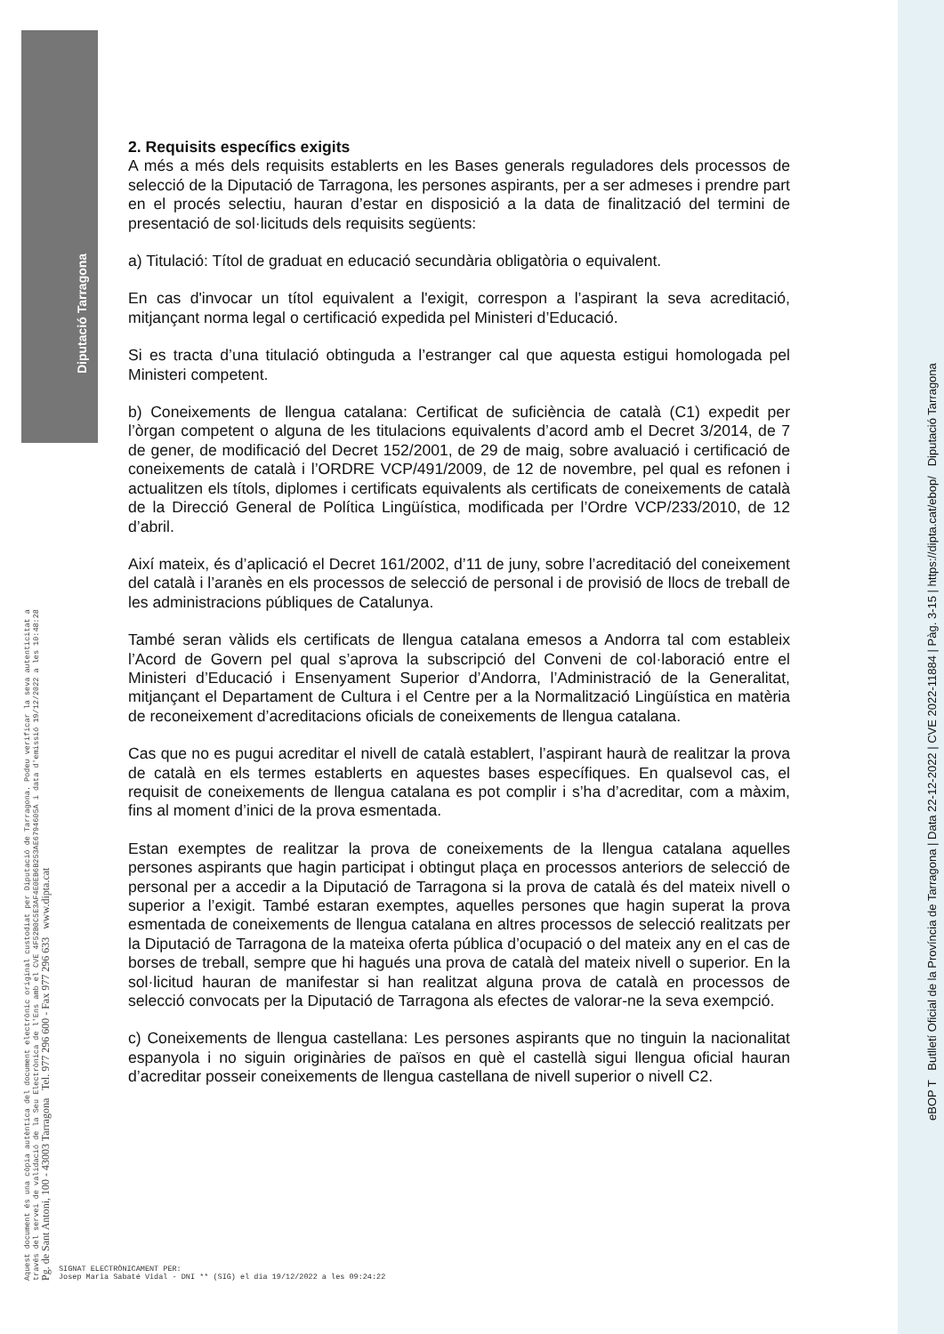Diputació Tarragona
2. Requisits específics exigits
A més a més dels requisits establerts en les Bases generals reguladores dels processos de selecció de la Diputació de Tarragona, les persones aspirants, per a ser admeses i prendre part en el procés selectiu, hauran d’estar en disposició a la data de finalització del termini de presentació de sol·licituds dels requisits següents:
a) Titulació: Títol de graduat en educació secundària obligatòria o equivalent.
En cas d'invocar un títol equivalent a l'exigit, correspon a l’aspirant la seva acreditació, mitjançant norma legal o certificació expedida pel Ministeri d’Educació.
Si es tracta d’una titulació obtinguda a l’estranger cal que aquesta estigui homologada pel Ministeri competent.
b) Coneixements de llengua catalana: Certificat de suficiència de català (C1) expedit per l’òrgan competent o alguna de les titulacions equivalents d’acord amb el Decret 3/2014, de 7 de gener, de modificació del Decret 152/2001, de 29 de maig, sobre avaluació i certificació de coneixements de català i l’ORDRE VCP/491/2009, de 12 de novembre, pel qual es refonen i actualitzen els títols, diplomes i certificats equivalents als certificats de coneixements de català de la Direcció General de Política Lingüística, modificada per l’Ordre VCP/233/2010, de 12 d’abril.
Així mateix, és d’aplicació el Decret 161/2002, d’11 de juny, sobre l’acreditació del coneixement del català i l’aranès en els processos de selecció de personal i de provisió de llocs de treball de les administracions públiques de Catalunya.
També seran vàlids els certificats de llengua catalana emesos a Andorra tal com estableix l’Acord de Govern pel qual s’aprova la subscripció del Conveni de col·laboració entre el Ministeri d’Educació i Ensenyament Superior d’Andorra, l’Administració de la Generalitat, mitjançant el Departament de Cultura i el Centre per a la Normalització Lingüística en matèria de reconeixement d’acreditacions oficials de coneixements de llengua catalana.
Cas que no es pugui acreditar el nivell de català establert, l’aspirant haurà de realitzar la prova de català en els termes establerts en aquestes bases específiques. En qualsevol cas, el requisit de coneixements de llengua catalana es pot complir i s’ha d’acreditar, com a màxim, fins al moment d’inici de la prova esmentada.
Estan exemptes de realitzar la prova de coneixements de la llengua catalana aquelles persones aspirants que hagin participat i obtingut plaça en processos anteriors de selecció de personal per a accedir a la Diputació de Tarragona si la prova de català és del mateix nivell o superior a l’exigit. També estaran exemptes, aquelles persones que hagin superat la prova esmentada de coneixements de llengua catalana en altres processos de selecció realitzats per la Diputació de Tarragona de la mateixa oferta pública d’ocupació o del mateix any en el cas de borses de treball, sempre que hi hagués una prova de català del mateix nivell o superior. En la sol·licitud hauran de manifestar si han realitzat alguna prova de català en processos de selecció convocats per la Diputació de Tarragona als efectes de valorar-ne la seva exempció.
c) Coneixements de llengua castellana: Les persones aspirants que no tinguin la nacionalitat espanyola i no siguin originàries de països en què el castellà sigui llengua oficial hauran d’acreditar posseir coneixements de llengua castellana de nivell superior o nivell C2.
Aquest document és una còpia autèntica del document electrònic original custodiat per Diputació de Tarragona. Podeu verificar la seva autenticitat a
través del servei de validació de la Seu Electrònica de l'Ens amb el CVE 4F52B0C5E3AF4E0EB6B253AE6794605A i data d'emissió 19/12/2022 a les 10:48:28
Pg. de Sant Antoni, 100 - 43003 Tarragona Tel. 977 296 600 - Fax 977 296 633 www.dipta.cat
eBOP T Butlletí Oficial de la Província de Tarragona | Data 22-12-2022 | CVE 2022-11884 | Pàg. 3-15 | https://dipta.cat/ebop/ Diputació Tarragona
SIGNAT ELECTRÒNICAMENT PER:
Josep Maria Sabaté Vidal - DNI ** (SIG) el dia 19/12/2022 a les 09:24:22